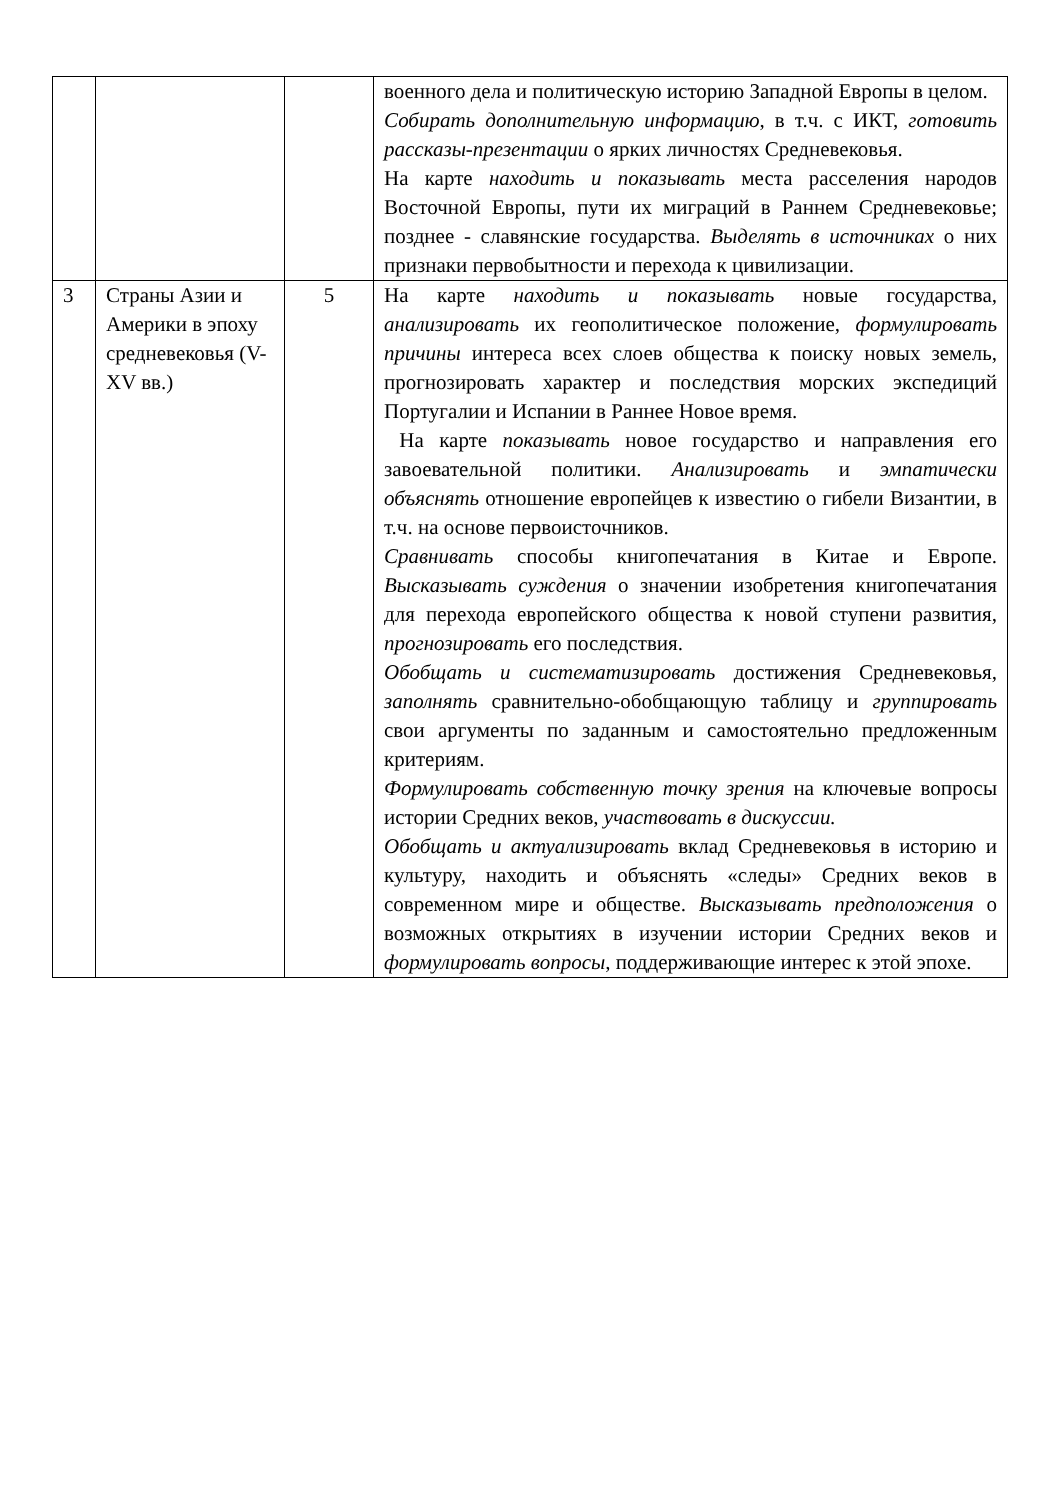| | | | военного дела и политическую историю Западной Европы в целом. Собирать дополнительную информацию , в т.ч. с ИКТ, готовить рассказы-презентации о ярких личностях Средневековья. На карте находить и показывать места расселения народов Восточной Европы, пути их миграций в Раннем Средневековье; позднее - славянские государства. Выделять в источниках о них признаки первобытности и перехода к цивилизации. |
| 3 | Страны Азии и Америки в эпоху средневековья (V-XV вв.) | 5 | На карте находить и показывать новые государства, анализировать их геополитическое положение, формулировать причины интереса всех слоев общества к поиску новых земель, прогнозировать характер и последствия морских экспедиций Португалии и Испании в Раннее Новое время. На карте показывать новое государство и направления его завоевательной политики. Анализировать и эмпатически объяснять отношение европейцев к известию о гибели Византии, в т.ч. на основе первоисточников. Сравнивать способы книгопечатания в Китае и Европе. Высказывать суждения о значении изобретения книгопечатания для перехода европейского общества к новой ступени развития, прогнозировать его последствия. Обобщать и систематизировать достижения Средневековья, заполнять сравнительно-обобщающую таблицу и группировать свои аргументы по заданным и самостоятельно предложенным критериям. Формулировать собственную точку зрения на ключевые вопросы истории Средних веков, участвовать в дискуссии. Обобщать и актуализировать вклад Средневековья в историю и культуру, находить и объяснять «следы» Средних веков в современном мире и обществе. Высказывать предположения о возможных открытиях в изучении истории Средних веков и формулировать вопросы , поддерживающие интерес к этой эпохе. |